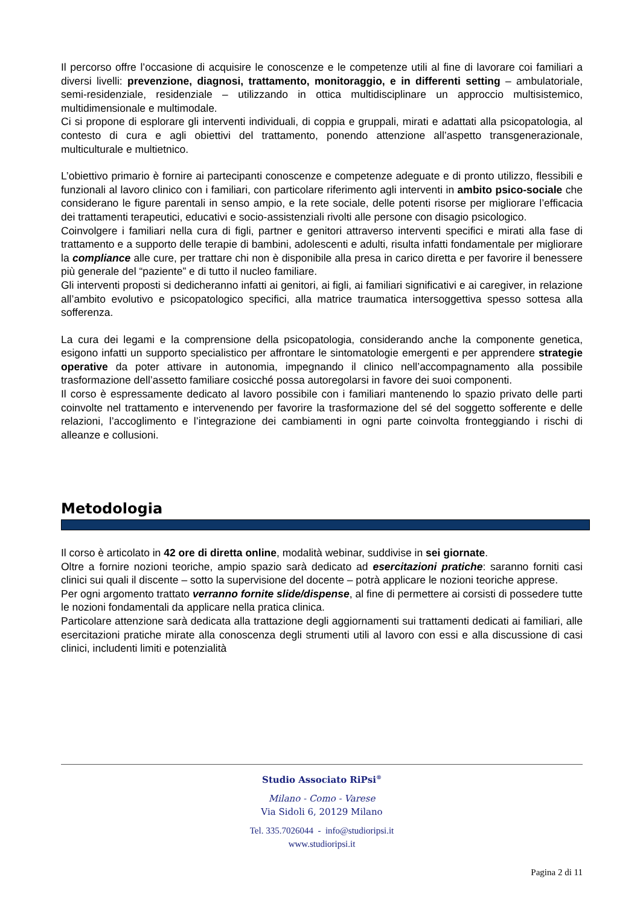Il percorso offre l’occasione di acquisire le conoscenze e le competenze utili al fine di lavorare coi familiari a diversi livelli: prevenzione, diagnosi, trattamento, monitoraggio, e in differenti setting – ambulatoriale, semi-residenziale, residenziale – utilizzando in ottica multidisciplinare un approccio multisistemico, multidimensionale e multimodale.
Ci si propone di esplorare gli interventi individuali, di coppia e gruppali, mirati e adattati alla psicopatologia, al contesto di cura e agli obiettivi del trattamento, ponendo attenzione all’aspetto transgenerazionale, multiculturale e multietnico.
L’obiettivo primario è fornire ai partecipanti conoscenze e competenze adeguate e di pronto utilizzo, flessibili e funzionali al lavoro clinico con i familiari, con particolare riferimento agli interventi in ambito psico-sociale che considerano le figure parentali in senso ampio, e la rete sociale, delle potenti risorse per migliorare l’efficacia dei trattamenti terapeutici, educativi e socio-assistenziali rivolti alle persone con disagio psicologico.
Coinvolgere i familiari nella cura di figli, partner e genitori attraverso interventi specifici e mirati alla fase di trattamento e a supporto delle terapie di bambini, adolescenti e adulti, risulta infatti fondamentale per migliorare la compliance alle cure, per trattare chi non è disponibile alla presa in carico diretta e per favorire il benessere più generale del “paziente” e di tutto il nucleo familiare.
Gli interventi proposti si dedicheranno infatti ai genitori, ai figli, ai familiari significativi e ai caregiver, in relazione all’ambito evolutivo e psicopatologico specifici, alla matrice traumatica intersoggettiva spesso sottesa alla sofferenza.
La cura dei legami e la comprensione della psicopatologia, considerando anche la componente genetica, esigono infatti un supporto specialistico per affrontare le sintomatologie emergenti e per apprendere strategie operative da poter attivare in autonomia, impegnando il clinico nell’accompagnamento alla possibile trasformazione dell’assetto familiare cosicché possa autoregolarsi in favore dei suoi componenti.
Il corso è espressamente dedicato al lavoro possibile con i familiari mantenendo lo spazio privato delle parti coinvolte nel trattamento e intervenendo per favorire la trasformazione del sé del soggetto sofferente e delle relazioni, l’accoglimento e l’integrazione dei cambiamenti in ogni parte coinvolta fronteggiando i rischi di alleanze e collusioni.
Metodologia
Il corso è articolato in 42 ore di diretta online, modalità webinar, suddivise in sei giornate.
Oltre a fornire nozioni teoriche, ampio spazio sarà dedicato ad esercitazioni pratiche: saranno forniti casi clinici sui quali il discente – sotto la supervisione del docente – potrà applicare le nozioni teoriche apprese.
Per ogni argomento trattato verranno fornite slide/dispense, al fine di permettere ai corsisti di possedere tutte le nozioni fondamentali da applicare nella pratica clinica.
Particolare attenzione sarà dedicata alla trattazione degli aggiornamenti sui trattamenti dedicati ai familiari, alle esercitazioni pratiche mirate alla conoscenza degli strumenti utili al lavoro con essi e alla discussione di casi clinici, includenti limiti e potenzialità
Studio Associato RiPsi<sup>®</sup>
Milano - Como - Varese
Via Sidoli 6, 20129 Milano
Tel. 335.7026044 - info@studioripsi.it
www.studioripsi.it
Pagina 2 di 11